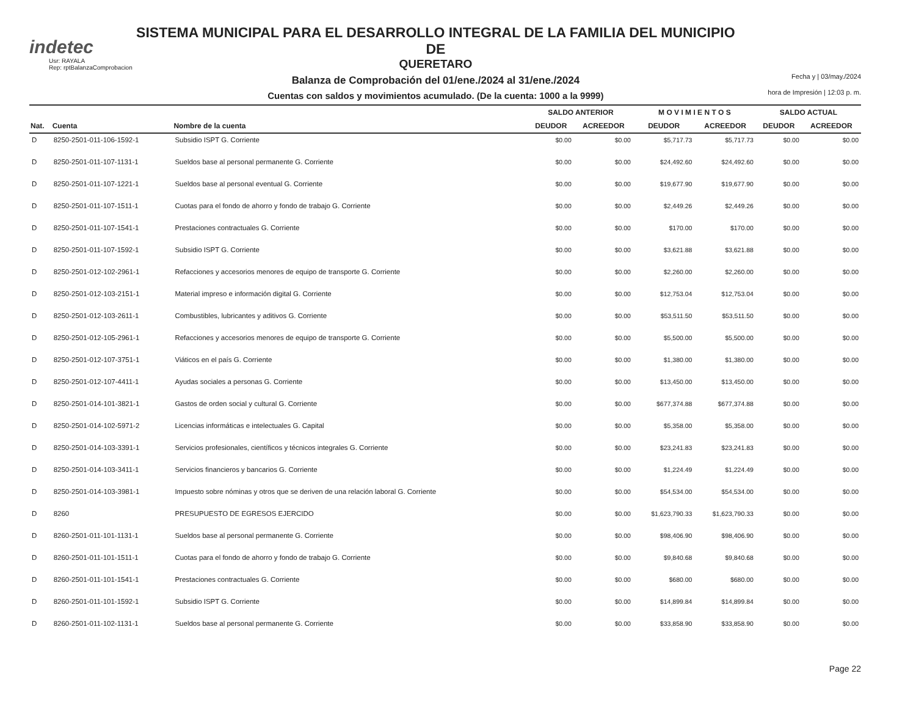indetec
Usr: RAYALA
Rep: rptBalanzaComprobacion
SISTEMA MUNICIPAL PARA EL DESARROLLO INTEGRAL DE LA FAMILIA DEL MUNICIPIO DE
QUERETARO
Balanza de Comprobación del 01/ene./2024 al 31/ene./2024
Cuentas con saldos y movimientos acumulado. (De la cuenta: 1000 a la 9999)
Fecha y | 03/may./2024
hora de Impresión | 12:03 p. m.
| | | | SALDO ANTERIOR | | M O V I M I E N T O S | | SALDO ACTUAL | |
| --- | --- | --- | --- | --- | --- | --- | --- | --- |
| Nat. | Cuenta | Nombre de la cuenta | DEUDOR | ACREEDOR | DEUDOR | ACREEDOR | DEUDOR | ACREEDOR |
| D | 8250-2501-011-106-1592-1 | Subsidio ISPT G. Corriente | $0.00 | $0.00 | $5,717.73 | $5,717.73 | $0.00 | $0.00 |
| D | 8250-2501-011-107-1131-1 | Sueldos base al personal permanente G. Corriente | $0.00 | $0.00 | $24,492.60 | $24,492.60 | $0.00 | $0.00 |
| D | 8250-2501-011-107-1221-1 | Sueldos base al personal eventual G. Corriente | $0.00 | $0.00 | $19,677.90 | $19,677.90 | $0.00 | $0.00 |
| D | 8250-2501-011-107-1511-1 | Cuotas para el fondo de ahorro y fondo de trabajo G. Corriente | $0.00 | $0.00 | $2,449.26 | $2,449.26 | $0.00 | $0.00 |
| D | 8250-2501-011-107-1541-1 | Prestaciones contractuales G. Corriente | $0.00 | $0.00 | $170.00 | $170.00 | $0.00 | $0.00 |
| D | 8250-2501-011-107-1592-1 | Subsidio ISPT G. Corriente | $0.00 | $0.00 | $3,621.88 | $3,621.88 | $0.00 | $0.00 |
| D | 8250-2501-012-102-2961-1 | Refacciones y accesorios menores de equipo de transporte G. Corriente | $0.00 | $0.00 | $2,260.00 | $2,260.00 | $0.00 | $0.00 |
| D | 8250-2501-012-103-2151-1 | Material impreso e información digital G. Corriente | $0.00 | $0.00 | $12,753.04 | $12,753.04 | $0.00 | $0.00 |
| D | 8250-2501-012-103-2611-1 | Combustibles, lubricantes y aditivos G. Corriente | $0.00 | $0.00 | $53,511.50 | $53,511.50 | $0.00 | $0.00 |
| D | 8250-2501-012-105-2961-1 | Refacciones y accesorios menores de equipo de transporte G. Corriente | $0.00 | $0.00 | $5,500.00 | $5,500.00 | $0.00 | $0.00 |
| D | 8250-2501-012-107-3751-1 | Viáticos en el país G. Corriente | $0.00 | $0.00 | $1,380.00 | $1,380.00 | $0.00 | $0.00 |
| D | 8250-2501-012-107-4411-1 | Ayudas sociales a personas G. Corriente | $0.00 | $0.00 | $13,450.00 | $13,450.00 | $0.00 | $0.00 |
| D | 8250-2501-014-101-3821-1 | Gastos de orden social y cultural G. Corriente | $0.00 | $0.00 | $677,374.88 | $677,374.88 | $0.00 | $0.00 |
| D | 8250-2501-014-102-5971-2 | Licencias informáticas e intelectuales G. Capital | $0.00 | $0.00 | $5,358.00 | $5,358.00 | $0.00 | $0.00 |
| D | 8250-2501-014-103-3391-1 | Servicios profesionales, científicos y técnicos integrales G. Corriente | $0.00 | $0.00 | $23,241.83 | $23,241.83 | $0.00 | $0.00 |
| D | 8250-2501-014-103-3411-1 | Servicios financieros y bancarios G. Corriente | $0.00 | $0.00 | $1,224.49 | $1,224.49 | $0.00 | $0.00 |
| D | 8250-2501-014-103-3981-1 | Impuesto sobre nóminas y otros que se deriven de una relación laboral G. Corriente | $0.00 | $0.00 | $54,534.00 | $54,534.00 | $0.00 | $0.00 |
| D | 8260 | PRESUPUESTO DE EGRESOS EJERCIDO | $0.00 | $0.00 | $1,623,790.33 | $1,623,790.33 | $0.00 | $0.00 |
| D | 8260-2501-011-101-1131-1 | Sueldos base al personal permanente G. Corriente | $0.00 | $0.00 | $98,406.90 | $98,406.90 | $0.00 | $0.00 |
| D | 8260-2501-011-101-1511-1 | Cuotas para el fondo de ahorro y fondo de trabajo G. Corriente | $0.00 | $0.00 | $9,840.68 | $9,840.68 | $0.00 | $0.00 |
| D | 8260-2501-011-101-1541-1 | Prestaciones contractuales G. Corriente | $0.00 | $0.00 | $680.00 | $680.00 | $0.00 | $0.00 |
| D | 8260-2501-011-101-1592-1 | Subsidio ISPT G. Corriente | $0.00 | $0.00 | $14,899.84 | $14,899.84 | $0.00 | $0.00 |
| D | 8260-2501-011-102-1131-1 | Sueldos base al personal permanente G. Corriente | $0.00 | $0.00 | $33,858.90 | $33,858.90 | $0.00 | $0.00 |
Page 22